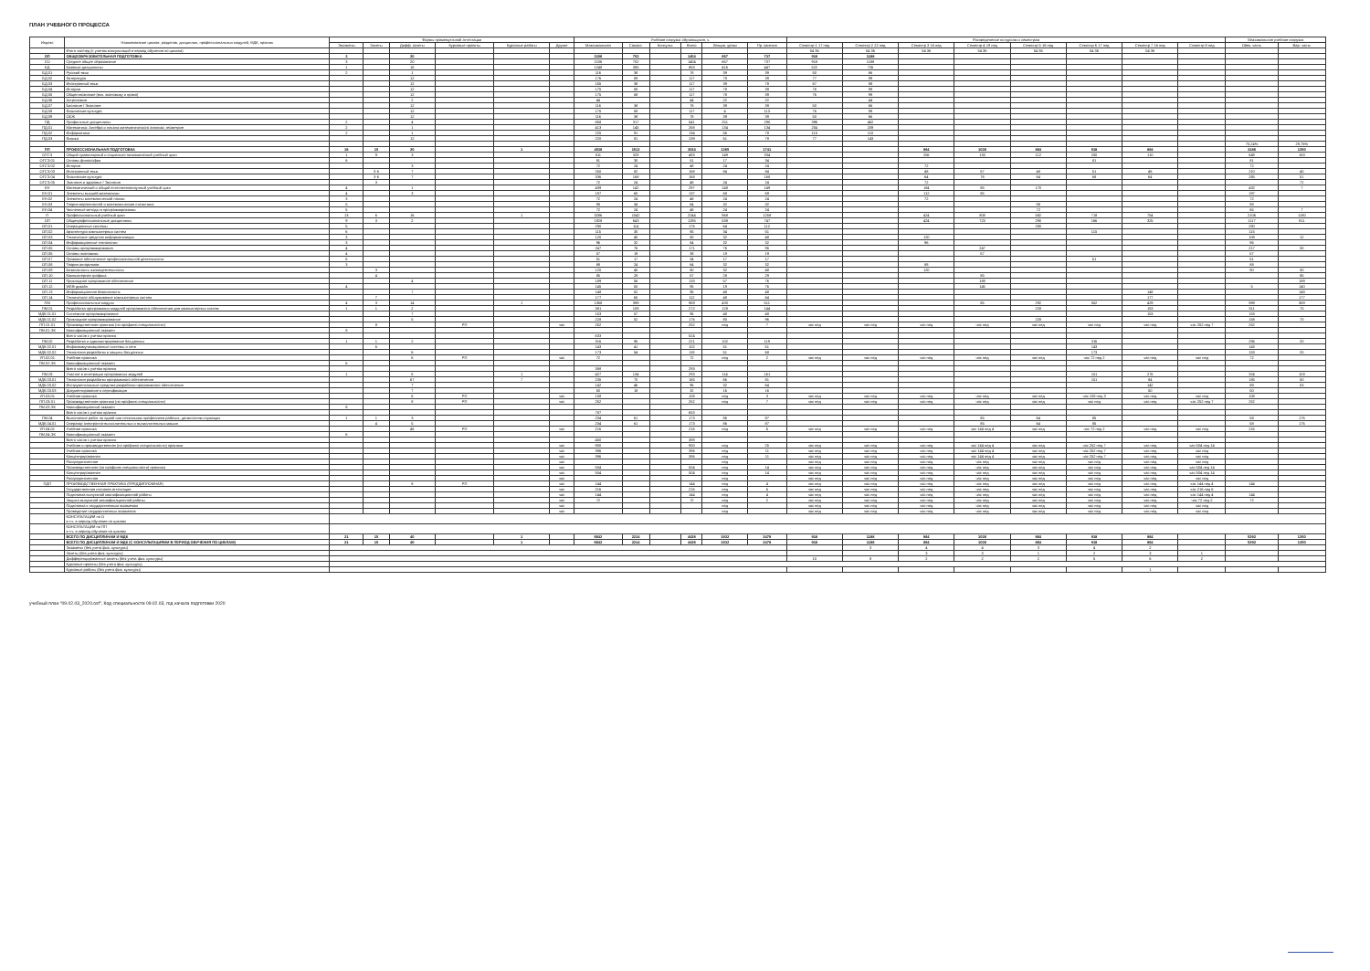ПЛАН УЧЕБНОГО ПРОЦЕССА
| Индекс | Наименование циклов, разделов, дисциплин, профессиональных модулей, МДК, практик | Формы промежуточной аттестации | | | | | | Учебная нагрузка обучающихся, ч. | | | | | | Распределение по курсам и семестрам | | | | | | | | Максимальная учебная нагрузка | |
| --- | --- | --- | --- | --- | --- | --- | --- | --- | --- | --- | --- | --- | --- | --- | --- | --- | --- | --- | --- | --- | --- | --- | --- |
| | | Экзамены | Зачеты | Дифф. зачеты | Курсовые проекты | Курсовые работы | Другие | Максимальная | Самост. | Консульт. | Всего | Лекции, уроки | Пр. занятия | Семестр 1 17 нед | Семестр 2 22 нед | Семестр 3 16 нед | Семестр 4 19 нед | Семестр 5 16 нед | Семестр 6 17 нед | Семестр 7 16 нед | Семестр 8 нед | Обяз. часть | Вар. часть |
| | Итого час/нед (с учетом консультаций в период обучения по циклам) | | | | | | | | | | | | | 54 36 | 54 36 | 54 36 | 54 36 | 54 36 | 54 36 | 54 36 | | | |
| ОП | ОБЩЕОБРАЗОВАТЕЛЬНАЯ ПОДГОТОВКА | 3 | | 20 | | | | 2106 | 702 | | 1404 | 667 | 737 | 918 | 1188 | | | | | | | | |
| СО | Среднее общее образование | 3 | | 20 | | | | 2106 | 702 | | 1404 | 667 | 737 | 918 | 1188 | | | | | | | | |
| БД | Базовые дисциплины | 1 | | 16 | | | | 1248 | 385 | | 863 | 416 | 447 | 522 | 726 | | | | | | | | |
| БД.01 | Русский язык | 2 | | 1 | | | | 116 | 38 | | 78 | 39 | 39 | 50 | 66 | | | | | | | | |
| БД.02 | Литература | | | 12 | | | | 176 | 59 | | 117 | 78 | 39 | 77 | 99 | | | | | | | | |
| БД.03 | Иностранный язык | | | 12 | | | | 155 | 38 | | 117 | 39 | 78 | 67 | 88 | | | | | | | | |
| БД.04 | История | | | 12 | | | | 175 | 58 | | 117 | 78 | 39 | 76 | 99 | | | | | | | | |
| БД.05 | Обществознание (вкл. экономику и право) | | | 12 | | | | 175 | 58 | | 117 | 78 | 39 | 76 | 99 | | | | | | | | |
| БД.06 | Астрономия | | | 2 | | | | 44 | | | 44 | 22 | 22 | | 44 | | | | | | | | |
| БД.07 | Биология / Экология | | | 12 | | | | 116 | 38 | | 78 | 39 | 39 | 50 | 66 | | | | | | | | |
| БД.08 | Физическая культура | | | 12 | | | | 175 | 58 | | 117 | 4 | 113 | 76 | 99 | | | | | | | | |
| БД.09 | ОБЖ | | | 12 | | | | 116 | 38 | | 78 | 39 | 39 | 50 | 66 | | | | | | | | |
| ПД | Профильные дисциплины | 2 | | 4 | | | | 858 | 317 | | 541 | 251 | 290 | 396 | 462 | | | | | | | | |
| ПД.01 | Математика: Алгебра и начала математического анализа; геометрия | 2 | | 1 | | | | 413 | 145 | | 268 | 134 | 134 | 204 | 209 | | | | | | | | |
| ПД.02 | Информатика | 2 | | 1 | | | | 225 | 91 | | 134 | 56 | 78 | 115 | 110 | | | | | | | | |
| ПД.03 | Физика | | | 12 | | | | 220 | 81 | | 139 | 61 | 78 | 77 | 143 | | | | | | | | |
| | | | | | | | | | | | | | | | | | | | | | | 70,24% | 29,76% |
| ПП | ПРОФЕССИОНАЛЬНАЯ ПОДГОТОВКА | 18 | 15 | 20 | | 1 | | 4536 | 1512 | | 3024 | 1265 | 1741 | | | 864 | 1026 | 864 | 918 | 864 | | 3186 | 1350 |
| ОГСЭ | Общий гуманитарный и социально-экономический учебный цикл | 1 | 9 | 3 | | | | 811 | 328 | | 483 | 149 | 334 | | | 256 | 133 | 112 | 200 | 110 | | 648 | 163 |
| ОГСЭ.01 | Основы философии | 6 | | | | | | 81 | 30 | | 51 | 17 | 34 | | | | | | 81 | | | 81 | |
| ОГСЭ.02 | История | | | 3 | | | | 72 | 24 | | 48 | 24 | 24 | | | 72 | | | | | | 72 | |
| ОГСЭ.03 | Иностранный язык | | 3-6 | 7 | | | | 250 | 82 | | 168 | 84 | 84 | | | 48 | 57 | 48 | 51 | 46 | | 210 | 40 |
| ОГСЭ.04 | Физическая культура | | 3-6 | 7 | | | | 336 | 168 | | 168 | | 168 | | | 64 | 76 | 64 | 68 | 64 | | 285 | 51 |
| ОГСЭ.05 | Экология и здоровье / Экология | | 3 | | | | | 72 | 24 | | 48 | 24 | 24 | | | 72 | | | | | | | 72 |
| ЕН | Математический и общий естественнонаучный учебный цикл | 4 | | 1 | | | | 439 | 142 | | 297 | 148 | 149 | | | 184 | 85 | 170 | | | | 432 | 7 |
| ЕН.01 | Элементы высшей математики | 4 | | 3 | | | | 197 | 60 | | 137 | 68 | 69 | | | 112 | 85 | | | | | 197 | |
| ЕН.02 | Элементы математической логики | 3 | | | | | | 72 | 24 | | 48 | 24 | 24 | | | 72 | | | | | | 72 | |
| ЕН.03 | Теория вероятностей и математическая статистика | 5 | | | | | | 98 | 34 | | 64 | 32 | 32 | | | | | 98 | | | | 98 | |
| ЕН.04 | Численные методы в программировании | 5 | | | | | | 72 | 24 | | 48 | 24 | 24 | | | | | 72 | | | | 65 | 7 |
| П | Профессиональный учебный цикл | 13 | 6 | 16 | | 1 | | 3286 | 1042 | | 2244 | 968 | 1258 | | | 424 | 808 | 582 | 718 | 754 | | 2106 | 1180 |
| ОП | Общепрофессиональные дисциплины | 9 | 3 | 2 | | | | 1928 | 643 | | 1285 | 538 | 747 | | | 424 | 723 | 290 | 166 | 325 | | 1117 | 811 |
| ОП.01 | Операционные системы | 5 | | | | | | 290 | 114 | | 176 | 64 | 112 | | | | | 290 | | | | 290 | |
| ОП.02 | Архитектура компьютерных систем | 6 | | | | | | 115 | 30 | | 85 | 34 | 51 | | | | | | 115 | | | 115 | |
| ОП.03 | Технические средства информатизации | 3 | | | | | | 120 | 40 | | 80 | 32 | 48 | | | 120 | | | | | | 108 | 12 |
| ОП.04 | Информационные технологии | 3 | | | | | | 96 | 32 | | 64 | 32 | 32 | | | 96 | | | | | | 96 | |
| ОП.05 | Основы программирования | 4 | | | | | | 247 | 76 | | 171 | 76 | 95 | | | | 247 | | | | | 217 | 30 |
| ОП.06 | Основы экономики | 4 | | | | | | 57 | 19 | | 38 | 19 | 19 | | | | 57 | | | | | 57 | |
| ОП.07 | Правовое обеспечение профессиональной деятельности | 6 | | | | | | 51 | 17 | | 34 | 17 | 17 | | | | | | 51 | | | 51 | |
| ОП.08 | Теория алгоритмов | 3 | | | | | | 88 | 24 | | 64 | 32 | 32 | | | 88 | | | | | | 88 | |
| ОП.09 | Безопасность жизнедеятельности | | 3 | | | | | 120 | 40 | | 80 | 32 | 48 | | | 120 | | | | | | 90 | 30 |
| ОП.10 | Компьютерная графика | | 4 | | | | | 85 | 28 | | 57 | 28 | 29 | | | | 85 | | | | | | 85 |
| ОП.11 | Прикладное программное обеспечение | | | 4 | | | | 189 | 56 | | 133 | 57 | 76 | | | | 189 | | | | | | 189 |
| ОП.12 | WEB-дизайн | 4 | | | | | | 145 | 50 | | 95 | 19 | 76 | | | | 145 | | | | | 5 | 140 |
| ОП.13 | Информационная безопасность | | | 7 | | | | 148 | 52 | | 96 | 48 | 48 | | | | | | | 148 | | | 148 |
| ОП.14 | Техническое обслуживание компьютерных систем | | 7 | | | | | 177 | 65 | | 112 | 48 | 64 | | | | | | | 177 | | | 177 |
| ПМ | Профессиональные модули | 4 | 3 | 14 | | 1 | | 1358 | 399 | | 959 | 430 | 511 | | | | 85 | 292 | 552 | 429 | | 989 | 369 |
| ПМ.01 | Разработка программных модулей программного обеспечения для компьютерных систем | 1 | 1 | 2 | | | | 381 | 109 | | 272 | 128 | 144 | | | | | 228 | | 153 | | 311 | 70 |
| МДК.01.01 | Системное программирование | | | 7 | | | | 153 | 57 | | 96 | 48 | 48 | | | | | | | 153 | | 153 | |
| МДК.01.02 | Прикладное программирование | | | 5 | | | | 228 | 52 | | 176 | 80 | 96 | | | | | 228 | | | | 158 | 70 |
| ПП.01.01 | Производственная практика (по профилю специальности) | | 8 | | РП | | час | 252 | | | 252 | нед | 7 | час нед | час нед | час нед | час нед | час нед | час нед | час нед | час 252 нед 7 | 252 | |
| ПМ.01.ЭК | Квалификационный экзамен | 8 | | | | | | | | | | | | | | | | | | | | | |
| | Всего часов с учетом практик | | | | | | | 633 | | | 524 | | | | | | | | | | | | |
| ПМ.02 | Разработка и администрирование баз данных | 1 | 1 | 2 | | | | 316 | 95 | | 221 | 102 | 119 | | | | | | 316 | | | 296 | 20 |
| МДК.02.01 | Инфокоммуникационные системы и сети | | 6 | | | | | 143 | 41 | | 102 | 51 | 51 | | | | | | 143 | | | 143 | |
| МДК.02.02 | Технология разработки и защиты баз данных | | | 6 | | | | 173 | 54 | | 119 | 51 | 68 | | | | | | 173 | | | 153 | 20 |
| УП.02.01 | Учебная практика | | | 6 | РП | | час | 72 | | | 72 | нед | 2 | час нед | час нед | час нед | час нед | час нед | час 72 нед 2 | час нед | час нед | 72 | |
| ПМ.02.ЭК | Квалификационный экзамен | 6 | | | | | | | | | | | | | | | | | | | | | |
| | Всего часов с учетом практик | | | | | | | 388 | | | 293 | | | | | | | | | | | | |
| ПМ.03 | Участие в интеграции программных модулей | 1 | | 6 | | 1 | | 427 | 134 | | 293 | 114 | 161 | | | | | | 151 | 276 | | 324 | 103 |
| МДК.03.01 | Технология разработки программного обеспечения | | | 67 | | 7 | | 235 | 70 | | 165 | 66 | 81 | | | | | | 151 | 84 | | 185 | 50 |
| МДК.03.02 | Инструментальные средства разработки программного обеспечения | | | 7 | | | | 142 | 46 | | 96 | 32 | 64 | | | | | | | 142 | | 89 | 53 |
| МДК.03.03 | Документирование и сертификация | | | 7 | | | | 50 | 18 | | 32 | 16 | 16 | | | | | | | 50 | | 50 | |
| УП.03.01 | Учебная практика | | | 6 | РП | | час | 108 | | | 108 | нед | 3 | час нед | час нед | час нед | час нед | час нед | час 108 нед 3 | час нед | час нед | 108 | |
| ПП.03.01 | Производственная практика (по профилю специальности) | | | 8 | РП | | час | 252 | | | 252 | нед | 7 | час нед | час нед | час нед | час нед | час нед | час нед | час нед | час 252 нед 7 | 252 | |
| ПМ.03.ЭК | Квалификационный экзамен | 8 | | | | | | | | | | | | | | | | | | | | | |
| | Всего часов с учетом практик | | | | | | | 787 | | | 653 | | | | | | | | | | | | |
| ПМ.04 | Выполнение работ по одной или нескольким профессиям рабочих, должностям служащих | 1 | 1 | 3 | | | | 234 | 61 | | 173 | 86 | 87 | | | | 85 | 64 | 85 | | | 58 | 176 |
| МДК.04.01 | Оператор электронно-вычислительных и вычислительных машин | | 4 | 5 | | | | 234 | 61 | | 173 | 86 | 87 | | | | 85 | 64 | 85 | | | 58 | 176 |
| УП.04.01 | Учебная практика | | | 46 | РП | | час | 216 | | | 216 | нед | 6 | час нед | час нед | час нед | час 144 нед 4 | час нед | час 72 нед 2 | час нед | час нед | 216 | |
| ПМ.04.ЭК | Квалификационный экзамен | 6 | | | | | | | | | | | | | | | | | | | | | |
| | Всего часов с учетом практик | | | | | | | 450 | | | 389 | | | | | | | | | | | | |
| | Учебная и производственная (по профилю специальности) практики | | | | | | час | 900 | | | 900 | нед | 25 | час нед | час нед | час нед | час 144 нед 4 | час нед | час 252 нед 7 | час нед | час 504 нед 14 | | |
| | Учебная практика | | | | | | час | 396 | | | 396 | нед | 11 | час нед | час нед | час нед | час 144 нед 4 | час нед | час 252 нед 7 | час нед | час нед | | |
| | Концентрированная | | | | | | час | 396 | | | 396 | нед | 11 | час нед | час нед | час нед | час 144 нед 4 | час нед | час 252 нед 7 | час нед | час нед | | |
| | Рассредоточенная | | | | | | час | | | | | нед | | час нед | час нед | час нед | час нед | час нед | час нед | час нед | час нед | | |
| | Производственная (по профилю специальности) практика | | | | | | час | 504 | | | 504 | нед | 14 | час нед | час нед | час нед | час нед | час нед | час нед | час нед | час 504 нед 14 | | |
| | Концентрированная | | | | | | час | 504 | | | 504 | нед | 14 | час нед | час нед | час нед | час нед | час нед | час нед | час нед | час 504 нед 14 | | |
| | Рассредоточенная | | | | | | час | | | | | нед | | час нед | час нед | час нед | час нед | час нед | час нед | час нед | час нед | | |
| ПДП | ПРОИЗВОДСТВЕННАЯ ПРАКТИКА (ПРЕДДИПЛОМНАЯ) | | | 8 | РП | | час | 144 | | | 144 | нед | 4 | час нед | час нед | час нед | час нед | час нед | час нед | час нед | час 144 нед 4 | 144 | |
| | Государственная итоговая аттестация | | | | | | час | 216 | | | 216 | нед | 6 | час нед | час нед | час нед | час нед | час нед | час нед | час нед | час 216 нед 6 | | |
| | Подготовка выпускной квалификационной работы | | | | | | час | 144 | | | 144 | нед | 4 | час нед | час нед | час нед | час нед | час нед | час нед | час нед | час 144 нед 4 | 144 | |
| | Защита выпускной квалификационной работы | | | | | | час | 72 | | | 72 | нед | 2 | час нед | час нед | час нед | час нед | час нед | час нед | час нед | час 72 нед 2 | 72 | |
| | Подготовка к государственным экзаменам | | | | | | час | | | | | нед | | час нед | час нед | час нед | час нед | час нед | час нед | час нед | час нед | | |
| | Проведение государственных экзаменов | | | | | | час | | | | | нед | | час нед | час нед | час нед | час нед | час нед | час нед | час нед | час нед | | |
| | КОНСУЛЬТАЦИИ по О в т.ч. в период обучения по циклам | | | | | | | | | | | | | | | | | | | | | | |
| | КОНСУЛЬТАЦИИ по ПП в т.ч. в период обучения по циклам | | | | | | | | | | | | | | | | | | | | | | |
| | ВСЕГО ПО ДИСЦИПЛИНАМ И МДК | 21 | 15 | 40 | | 1 | | 6642 | 2214 | | 4428 | 1932 | 2478 | 918 | 1188 | 864 | 1026 | 864 | 918 | 864 | | 5292 | 1350 |
| | ВСЕГО ПО ДИСЦИПЛИНАМ И МДК (С КОНСУЛЬТАЦИЯМИ В ПЕРИОД ОБУЧЕНИЯ ПО ЦИКЛАМ) | 21 | 15 | 40 | | 1 | | 6642 | 2214 | | 4428 | 1932 | 2478 | 918 | 1188 | 864 | 1026 | 864 | 918 | 864 | | 5292 | 1350 |
| | Экзамены (без учета физ. культуры) | | | | | | | | | | | | | | 3 | 4 | 4 | 3 | 4 | 2 | | | |
| | Зачеты (без учета физ. культуры) | | | | | | | | | | | | | | | 3 | 3 | 1 | 2 | 3 | 1 | | |
| | Дифференцированные зачеты (без учета физ. культуры) | | | | | | | | | | | | | 10 | 8 | 2 | 2 | 2 | 5 | 6 | 2 | | |
| | Курсовые проекты (без учета физ. культуры) | | | | | | | | | | | | | | | | | | | | | | |
| | Курсовые работы (без учета физ. культуры) | | | | | | | | | | | | | | | | | | | 1 | | | |
учебный план "09.02.03_2020.osf", Код специальности 09.02.03, год начала подготовки 2020